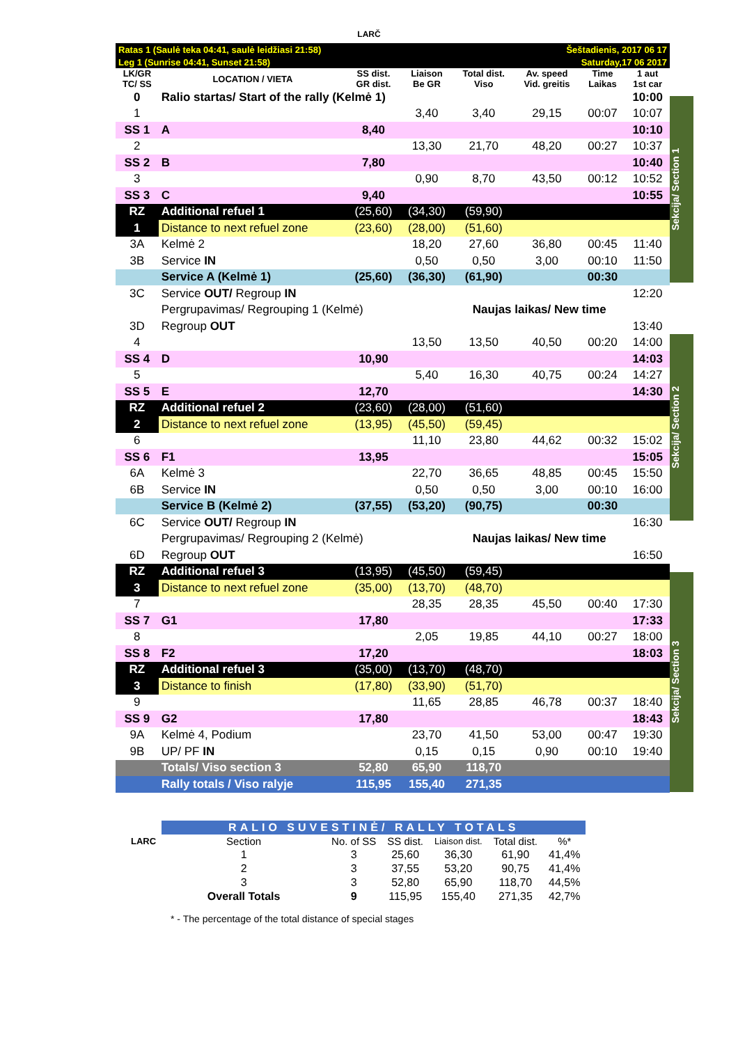LARČ
Sekcija/ Section 1
Sekcija/ Section 2
Sekcija/ Section 3
| Ratas 1 (Saulė teka 04:41, saulė leidžiasi 21:58) | | | | | Šeštadienis, 2017 06 17 | | |
| Leg 1 (Sunrise 04:41, Sunset 21:58) | | | | | Saturday,17 06 2017 | | |
| LK/GR TC/ SS | LOCATION / VIETA | SS dist. GR dist. | Liaison Be GR | Total dist. Viso | Av. speed Vid. greitis | Time Laikas | 1 aut 1st car |
| 0 | Ralio startas/ Start of the rally (Kelmė 1) | | | | | | 10:00 |
| 1 | | | 3,40 | 3,40 | 29,15 | 00:07 | 10:07 |
| SS 1 | A | 8,40 | | | | | 10:10 |
| 2 | | | 13,30 | 21,70 | 48,20 | 00:27 | 10:37 |
| SS 2 | B | 7,80 | | | | | 10:40 |
| 3 | | | 0,90 | 8,70 | 43,50 | 00:12 | 10:52 |
| SS 3 | C | 9,40 | | | | | 10:55 |
| RZ | Additional refuel 1 | (25,60) | (34,30) | (59,90) | | | |
| 1 | Distance to next refuel zone | (23,60) | (28,00) | (51,60) | | | |
| 3A | Kelmė 2 | | 18,20 | 27,60 | 36,80 | 00:45 | 11:40 |
| 3B | Service IN | | 0,50 | 0,50 | 3,00 | 00:10 | 11:50 |
| | Service A (Kelmė 1) | (25,60) | (36,30) | (61,90) | | 00:30 | |
| 3C | Service OUT/ Regroup IN | | | | | | 12:20 |
| | Pergrupavimas/ Regrouping 1 (Kelmė) | | | Naujas laikas/ New time | | | |
| 3D | Regroup OUT | | | | | | 13:40 |
| 4 | | | 13,50 | 13,50 | 40,50 | 00:20 | 14:00 |
| SS 4 | D | 10,90 | | | | | 14:03 |
| 5 | | | 5,40 | 16,30 | 40,75 | 00:24 | 14:27 |
| SS 5 | E | 12,70 | | | | | 14:30 |
| RZ | Additional refuel 2 | (23,60) | (28,00) | (51,60) | | | |
| 2 | Distance to next refuel zone | (13,95) | (45,50) | (59,45) | | | |
| 6 | | | 11,10 | 23,80 | 44,62 | 00:32 | 15:02 |
| SS 6 | F1 | 13,95 | | | | | 15:05 |
| 6A | Kelmė 3 | | 22,70 | 36,65 | 48,85 | 00:45 | 15:50 |
| 6B | Service IN | | 0,50 | 0,50 | 3,00 | 00:10 | 16:00 |
| | Service B (Kelmė 2) | (37,55) | (53,20) | (90,75) | | 00:30 | |
| 6C | Service OUT/ Regroup IN | | | | | | 16:30 |
| | Pergrupavimas/ Regrouping 2 (Kelmė) | | | Naujas laikas/ New time | | | |
| 6D | Regroup OUT | | | | | | 16:50 |
| RZ | Additional refuel 3 | (13,95) | (45,50) | (59,45) | | | |
| 3 | Distance to next refuel zone | (35,00) | (13,70) | (48,70) | | | |
| 7 | | | 28,35 | 28,35 | 45,50 | 00:40 | 17:30 |
| SS 7 | G1 | 17,80 | | | | | 17:33 |
| 8 | | | 2,05 | 19,85 | 44,10 | 00:27 | 18:00 |
| SS 8 | F2 | 17,20 | | | | | 18:03 |
| RZ | Additional refuel 3 | (35,00) | (13,70) | (48,70) | | | |
| 3 | Distance to finish | (17,80) | (33,90) | (51,70) | | | |
| 9 | | | 11,65 | 28,85 | 46,78 | 00:37 | 18:40 |
| SS 9 | G2 | 17,80 | | | | | 18:43 |
| 9A | Kelmė 4, Podium | | 23,70 | 41,50 | 53,00 | 00:47 | 19:30 |
| 9B | UP/ PF IN | | 0,15 | 0,15 | 0,90 | 00:10 | 19:40 |
| | Totals/ Viso section 3 | 52,80 | 65,90 | 118,70 | | | |
| | Rally totals / Viso ralyje | 115,95 | 155,40 | 271,35 | | | |
| | RALIO SUVESTINĖ/ RALLY TOTALS | | | | | | |
| LARC | Section | No. of SS | SS dist. | Liaison dist. | Total dist. | %* | |
| | 1 | 3 | 25,60 | 36,30 | 61,90 | 41,4% | |
| | 2 | 3 | 37,55 | 53,20 | 90,75 | 41,4% | |
| | 3 | 3 | 52,80 | 65,90 | 118,70 | 44,5% | |
| | Overall Totals | 9 | 115,95 | 155,40 | 271,35 | 42,7% | |
* - The percentage of the total distance of special stages